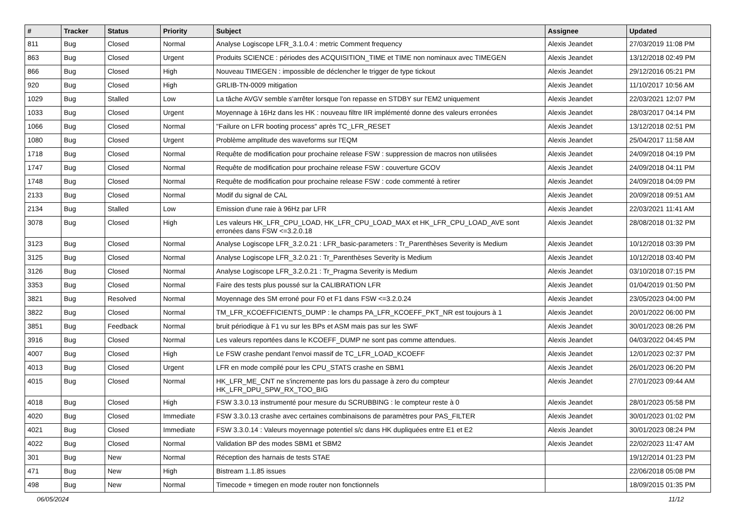| # | Tracker | Status | Priority | Subject | Assignee | Updated |
| --- | --- | --- | --- | --- | --- | --- |
| 811 | Bug | Closed | Normal | Analyse Logiscope LFR_3.1.0.4 : metric Comment frequency | Alexis Jeandet | 27/03/2019 11:08 PM |
| 863 | Bug | Closed | Urgent | Produits SCIENCE : périodes des ACQUISITION_TIME et TIME non nominaux avec TIMEGEN | Alexis Jeandet | 13/12/2018 02:49 PM |
| 866 | Bug | Closed | High | Nouveau TIMEGEN : impossible de déclencher le trigger de type tickout | Alexis Jeandet | 29/12/2016 05:21 PM |
| 920 | Bug | Closed | High | GRLIB-TN-0009 mitigation | Alexis Jeandet | 11/10/2017 10:56 AM |
| 1029 | Bug | Stalled | Low | La tâche AVGV semble s'arrêter lorsque l'on repasse en STDBY sur l'EM2 uniquement | Alexis Jeandet | 22/03/2021 12:07 PM |
| 1033 | Bug | Closed | Urgent | Moyennage à 16Hz dans les HK : nouveau filtre IIR implémenté donne des valeurs erronées | Alexis Jeandet | 28/03/2017 04:14 PM |
| 1066 | Bug | Closed | Normal | "Failure on LFR booting process" après TC_LFR_RESET | Alexis Jeandet | 13/12/2018 02:51 PM |
| 1080 | Bug | Closed | Urgent | Problème amplitude des waveforms sur l'EQM | Alexis Jeandet | 25/04/2017 11:58 AM |
| 1718 | Bug | Closed | Normal | Requête de modification pour prochaine release FSW : suppression de macros non utilisées | Alexis Jeandet | 24/09/2018 04:19 PM |
| 1747 | Bug | Closed | Normal | Requête de modification pour prochaine release FSW : couverture GCOV | Alexis Jeandet | 24/09/2018 04:11 PM |
| 1748 | Bug | Closed | Normal | Requête de modification pour prochaine release FSW : code commenté à retirer | Alexis Jeandet | 24/09/2018 04:09 PM |
| 2133 | Bug | Closed | Normal | Modif du signal de CAL | Alexis Jeandet | 20/09/2018 09:51 AM |
| 2134 | Bug | Stalled | Low | Emission d'une raie à 96Hz par LFR | Alexis Jeandet | 22/03/2021 11:41 AM |
| 3078 | Bug | Closed | High | Les valeurs HK_LFR_CPU_LOAD, HK_LFR_CPU_LOAD_MAX et HK_LFR_CPU_LOAD_AVE sont erronées dans FSW <=3.2.0.18 | Alexis Jeandet | 28/08/2018 01:32 PM |
| 3123 | Bug | Closed | Normal | Analyse Logiscope LFR_3.2.0.21 : LFR_basic-parameters : Tr_Parenthèses Severity is Medium | Alexis Jeandet | 10/12/2018 03:39 PM |
| 3125 | Bug | Closed | Normal | Analyse Logiscope LFR_3.2.0.21 : Tr_Parenthèses Severity is Medium | Alexis Jeandet | 10/12/2018 03:40 PM |
| 3126 | Bug | Closed | Normal | Analyse Logiscope LFR_3.2.0.21 : Tr_Pragma Severity is Medium | Alexis Jeandet | 03/10/2018 07:15 PM |
| 3353 | Bug | Closed | Normal | Faire des tests plus poussé sur la CALIBRATION LFR | Alexis Jeandet | 01/04/2019 01:50 PM |
| 3821 | Bug | Resolved | Normal | Moyennage des SM erroné pour F0 et F1 dans FSW <=3.2.0.24 | Alexis Jeandet | 23/05/2023 04:00 PM |
| 3822 | Bug | Closed | Normal | TM_LFR_KCOEFFICIENTS_DUMP : le champs PA_LFR_KCOEFF_PKT_NR est toujours à 1 | Alexis Jeandet | 20/01/2022 06:00 PM |
| 3851 | Bug | Feedback | Normal | bruit périodique à F1 vu sur les BPs et ASM mais pas sur les SWF | Alexis Jeandet | 30/01/2023 08:26 PM |
| 3916 | Bug | Closed | Normal | Les valeurs reportées dans le KCOEFF_DUMP ne sont pas comme attendues. | Alexis Jeandet | 04/03/2022 04:45 PM |
| 4007 | Bug | Closed | High | Le FSW crashe pendant l'envoi massif de TC_LFR_LOAD_KCOEFF | Alexis Jeandet | 12/01/2023 02:37 PM |
| 4013 | Bug | Closed | Urgent | LFR en mode compilé pour les CPU_STATS crashe en SBM1 | Alexis Jeandet | 26/01/2023 06:20 PM |
| 4015 | Bug | Closed | Normal | HK_LFR_ME_CNT ne s'incremente pas lors du passage à zero du compteur HK_LFR_DPU_SPW_RX_TOO_BIG | Alexis Jeandet | 27/01/2023 09:44 AM |
| 4018 | Bug | Closed | High | FSW 3.3.0.13 instrumenté pour mesure du SCRUBBING : le compteur reste à 0 | Alexis Jeandet | 28/01/2023 05:58 PM |
| 4020 | Bug | Closed | Immediate | FSW 3.3.0.13 crashe avec certaines combinaisons de paramètres pour PAS_FILTER | Alexis Jeandet | 30/01/2023 01:02 PM |
| 4021 | Bug | Closed | Immediate | FSW 3.3.0.14 : Valeurs moyennage potentiel s/c dans HK dupliquées entre E1 et E2 | Alexis Jeandet | 30/01/2023 08:24 PM |
| 4022 | Bug | Closed | Normal | Validation BP des modes SBM1 et SBM2 | Alexis Jeandet | 22/02/2023 11:47 AM |
| 301 | Bug | New | Normal | Réception des harnais de tests STAE | | 19/12/2014 01:23 PM |
| 471 | Bug | New | High | Bistream 1.1.85 issues | | 22/06/2018 05:08 PM |
| 498 | Bug | New | Normal | Timecode + timegen en mode router non fonctionnels | | 18/09/2015 01:35 PM |
06/05/2024 11/12